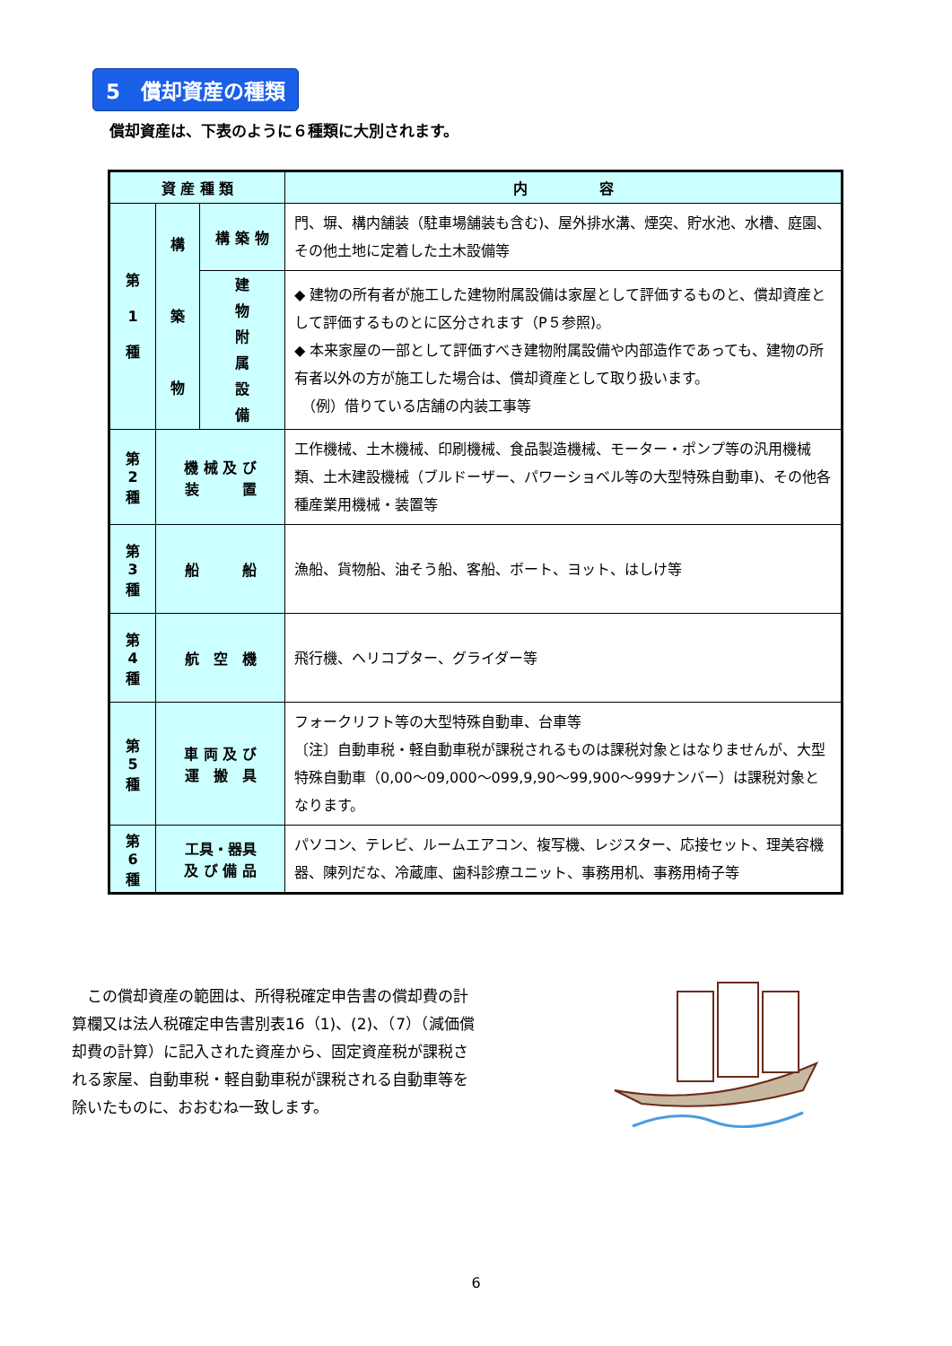5　償却資産の種類
償却資産は、下表のように６種類に大別されます。
| 資 産 種 類 | | | 内 容 |
| --- | --- | --- | --- |
| 第 1 種 | 構 築 物 | 構 築 物 | 門、塀、構内舗装（駐車場舗装も含む)、屋外排水溝、煙突、貯水池、水槽、庭園、その他土地に定着した土木設備等 |
| | | 建 物 附 属 設 備 | ◆ 建物の所有者が施工した建物附属設備は家屋として評価するものと、償却資産として評価するものとに区分されます（P５参照)。 ◆ 本来家屋の一部として評価すべき建物附属設備や内部造作であっても、建物の所有者以外の方が施工した場合は、償却資産として取り扱います。 （例）借りている店舗の内装工事等 |
| 第 2 種 | 機 械 及 び 装 置 | | 工作機械、土木機械、印刷機械、食品製造機械、モーター・ポンプ等の汎用機械類、土木建設機械（ブルドーザー、パワーショベル等の大型特殊自動車)、その他各種産業用機械・装置等 |
| 第 3 種 | 船 船 | | 漁船、貨物船、油そう船、客船、ボート、ヨット、はしけ等 |
| 第 4 種 | 航 空 機 | | 飛行機、ヘリコプター、グライダー等 |
| 第 5 種 | 車 両 及 び 運 搬 具 | | フォークリフト等の大型特殊自動車、台車等 〔注〕自動車税・軽自動車税が課税されるものは課税対象とはなりませんが、大型特殊自動車（0,00～09,000～099,9,90～99,900～999ナンバー）は課税対象となります。 |
| 第 6 種 | 工具・器具 及 び 備 品 | | パソコン、テレビ、ルームエアコン、複写機、レジスター、応接セット、理美容機器、陳列だな、冷蔵庫、歯科診療ユニット、事務用机、事務用椅子等 |
　この償却資産の範囲は、所得税確定申告書の償却費の計算欄又は法人税確定申告書別表16（1)、(2)、（7）（減価償却費の計算）に記入された資産から、固定資産税が課税される家屋、自動車税・軽自動車税が課税される自動車等を除いたものに、おおむね一致します。
6